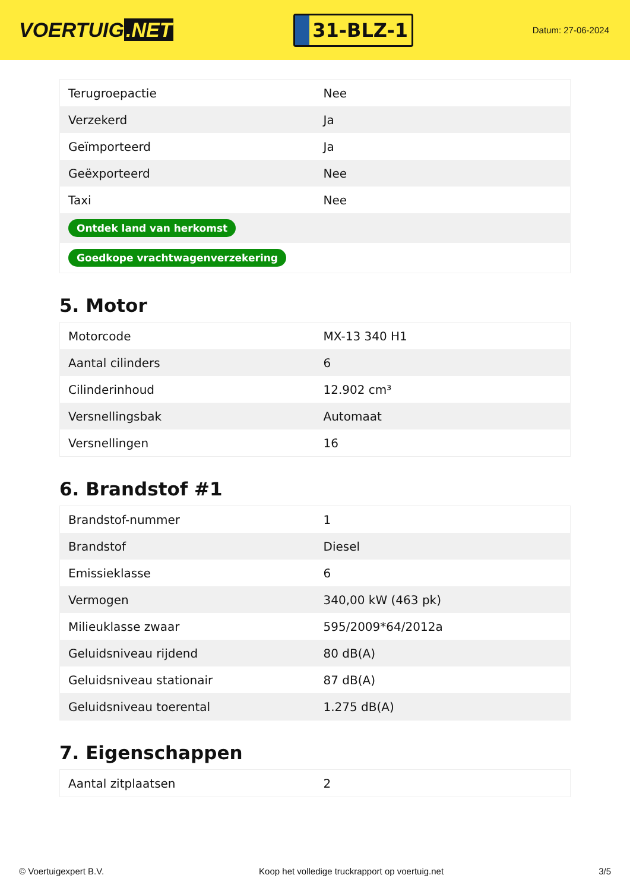VOERTUIG.NET
31-BLZ-1
Datum: 27-06-2024
| Terugroepactie | Nee |
| Verzekerd | Ja |
| Geïmporteerd | Ja |
| Geëxporteerd | Nee |
| Taxi | Nee |
| Ontdek land van herkomst | |
| Goedkope vrachtwagenverzekering | |
5. Motor
| Motorcode | MX-13 340 H1 |
| Aantal cilinders | 6 |
| Cilinderinhoud | 12.902 cm³ |
| Versnellingsbak | Automaat |
| Versnellingen | 16 |
6. Brandstof #1
| Brandstof-nummer | 1 |
| Brandstof | Diesel |
| Emissieklasse | 6 |
| Vermogen | 340,00 kW (463 pk) |
| Milieuklasse zwaar | 595/2009*64/2012a |
| Geluidsniveau rijdend | 80 dB(A) |
| Geluidsniveau stationair | 87 dB(A) |
| Geluidsniveau toerental | 1.275 dB(A) |
7. Eigenschappen
| Aantal zitplaatsen | 2 |
© Voertuigexpert B.V. Koop het volledige truckrapport op voertuig.net 3/5